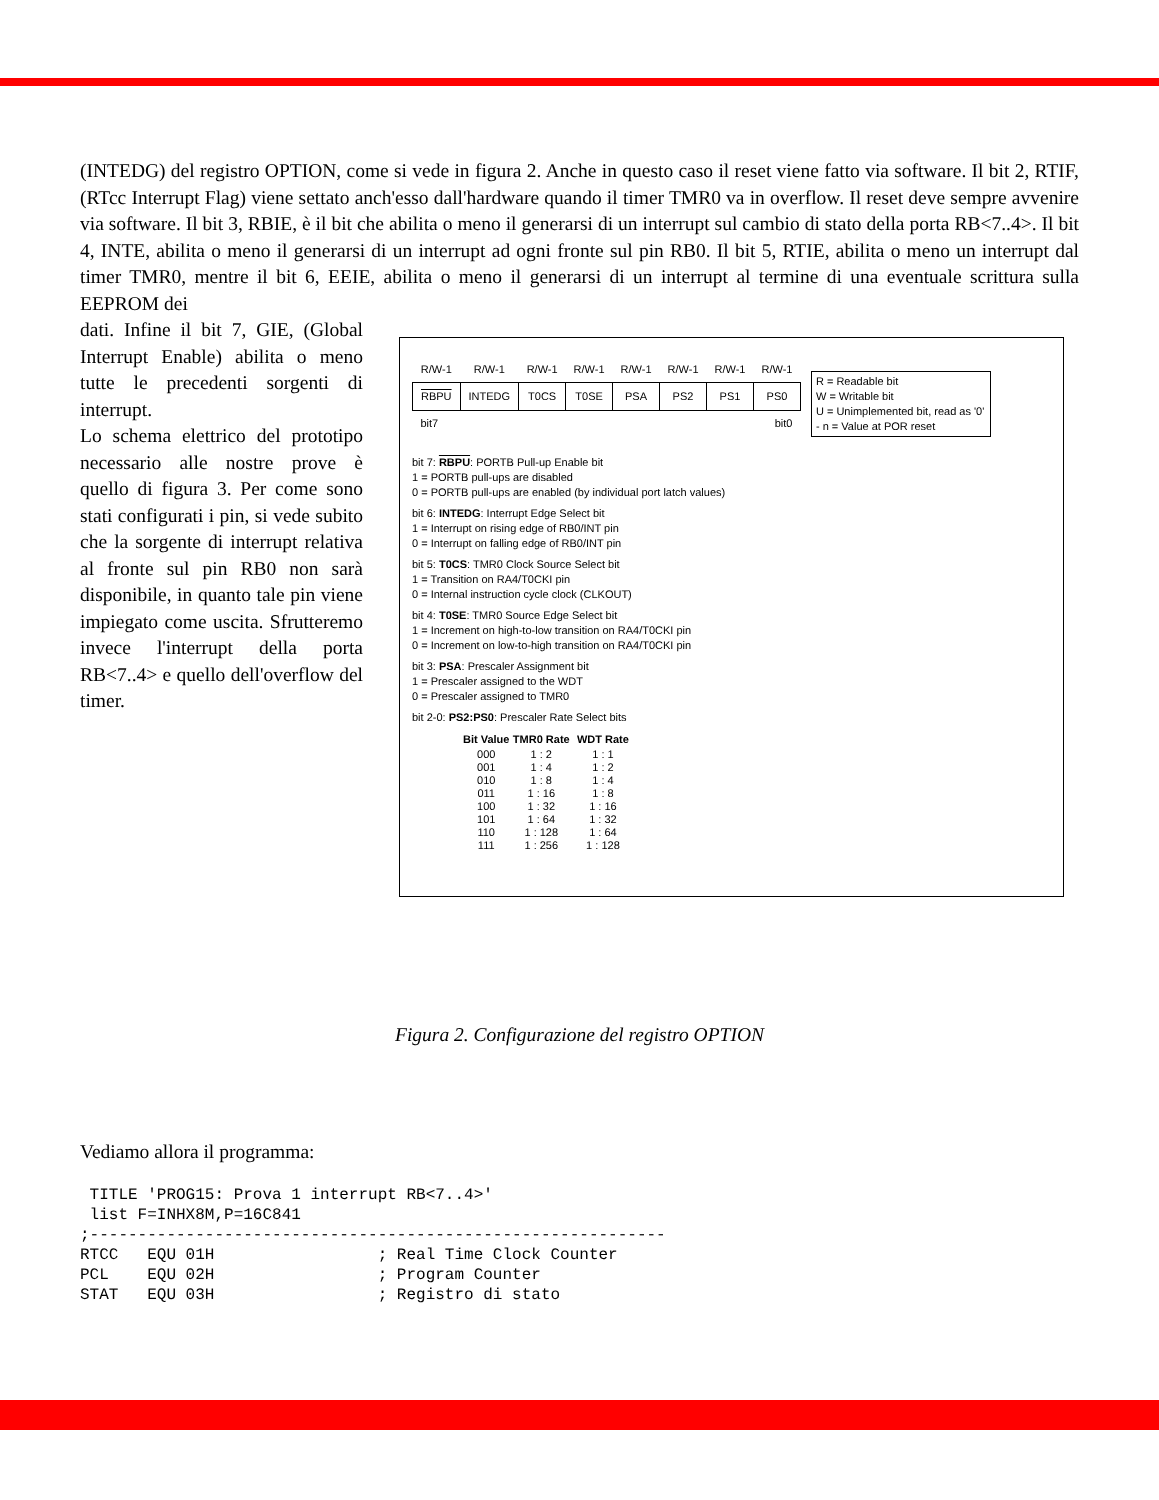(INTEDG) del registro OPTION, come si vede in figura 2. Anche in questo caso il reset viene fatto via software. Il bit 2, RTIF, (RTcc Interrupt Flag) viene settato anch'esso dall'hardware quando il timer TMR0 va in overflow. Il reset deve sempre avvenire via software. Il bit 3, RBIE, è il bit che abilita o meno il generarsi di un interrupt sul cambio di stato della porta RB<7..4>. Il bit 4, INTE, abilita o meno il generarsi di un interrupt ad ogni fronte sul pin RB0. Il bit 5, RTIE, abilita o meno un interrupt dal timer TMR0, mentre il bit 6, EEIE, abilita o meno il generarsi di un interrupt al termine di una eventuale scrittura sulla EEPROM dei
dati. Infine il bit 7, GIE, (Global Interrupt Enable) abilita o meno tutte le precedenti sorgenti di interrupt.
Lo schema elettrico del prototipo necessario alle nostre prove è quello di figura 3. Per come sono stati configurati i pin, si vede subito che la sorgente di interrupt relativa al fronte sul pin RB0 non sarà disponibile, in quanto tale pin viene impiegato come uscita. Sfrutteremo invece l'interrupt della porta RB<7..4> e quello dell'overflow del timer.
| R/W-1 | R/W-1 | R/W-1 | R/W-1 | R/W-1 | R/W-1 | R/W-1 | R/W-1 |
| --- | --- | --- | --- | --- | --- | --- | --- |
| RBPU | INTEDG | T0CS | T0SE | PSA | PS2 | PS1 | PS0 |
| bit7 | | | | | | | bit0 |
R = Readable bit
W = Writable bit
U = Unimplemented bit, read as '0'
- n = Value at POR reset
bit 7: RBPU: PORTB Pull-up Enable bit
1 = PORTB pull-ups are disabled
0 = PORTB pull-ups are enabled (by individual port latch values)
bit 6: INTEDG: Interrupt Edge Select bit
1 = Interrupt on rising edge of RB0/INT pin
0 = Interrupt on falling edge of RB0/INT pin
bit 5: T0CS: TMR0 Clock Source Select bit
1 = Transition on RA4/T0CKI pin
0 = Internal instruction cycle clock (CLKOUT)
bit 4: T0SE: TMR0 Source Edge Select bit
1 = Increment on high-to-low transition on RA4/T0CKI pin
0 = Increment on low-to-high transition on RA4/T0CKI pin
bit 3: PSA: Prescaler Assignment bit
1 = Prescaler assigned to the WDT
0 = Prescaler assigned to TMR0
bit 2-0: PS2:PS0: Prescaler Rate Select bits
| Bit Value | TMR0 Rate | WDT Rate |
| --- | --- | --- |
| 000 | 1 : 2 | 1 : 1 |
| 001 | 1 : 4 | 1 : 2 |
| 010 | 1 : 8 | 1 : 4 |
| 011 | 1 : 16 | 1 : 8 |
| 100 | 1 : 32 | 1 : 16 |
| 101 | 1 : 64 | 1 : 32 |
| 110 | 1 : 128 | 1 : 64 |
| 111 | 1 : 256 | 1 : 128 |
Figura 2. Configurazione del registro OPTION
Vediamo allora il programma:
 TITLE 'PROG15: Prova 1 interrupt RB<7..4>'
 list F=INHX8M,P=16C841
;------------------------------------------------------------
RTCC   EQU 01H                 ; Real Time Clock Counter
PCL    EQU 02H                 ; Program Counter
STAT   EQU 03H                 ; Registro di stato